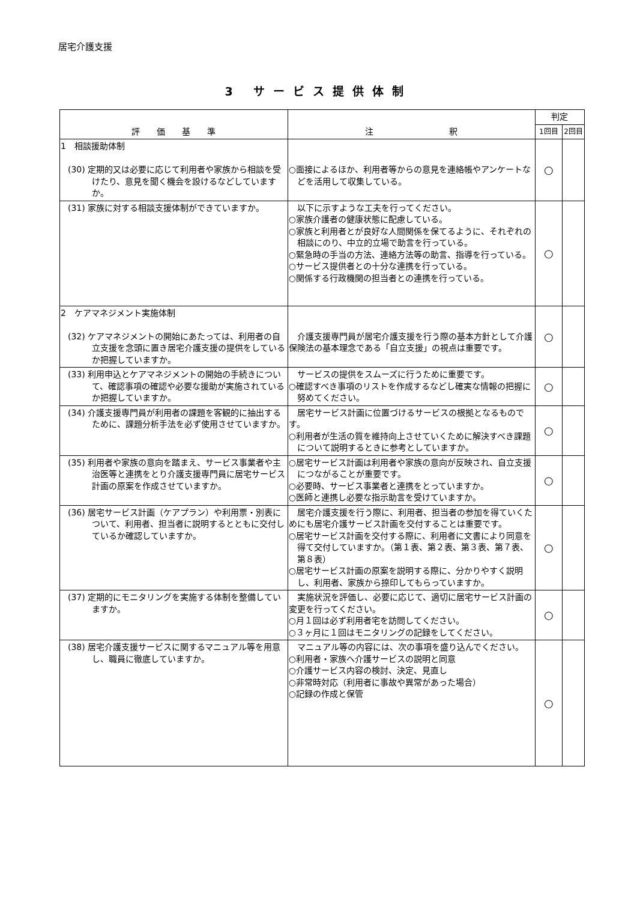居宅介護支援
3 サービス提供体制
| 評 価 基 準 | 注 釈 | 判定 | |
| --- | --- | --- | --- |
| | | 1回目 | 2回目 |
| 1 相談援助体制 (30) 定期的又は必要に応じて利用者や家族から相談を受けたり、意見を聞く機会を設けるなどしていますか。 | ○面接によるほか、利用者等からの意見を連絡帳やアンケートなどを活用して収集している。 | ○ | |
| (31) 家族に対する相談支援体制ができていますか。 | 以下に示すような工夫を行ってください。 ○家族介護者の健康状態に配慮している。 ○家族と利用者とが良好な人間関係を保てるように、それぞれの相談にのり、中立的立場で助言を行っている。 ○緊急時の手当の方法、連絡方法等の助言、指導を行っている。 ○サービス提供者との十分な連携を行っている。 ○関係する行政機関の担当者との連携を行っている。 | ○ | |
| 2 ケアマネジメント実施体制 (32) ケアマネジメントの開始にあたっては、利用者の自立支援を念頭に置き居宅介護支援の提供をしているか把握していますか。 | 介護支援専門員が居宅介護支援を行う際の基本方針として介護保険法の基本理念である「自立支援」の視点は重要です。 | ○ | |
| (33) 利用申込とケアマネジメントの開始の手続きについて、確認事項の確認や必要な援助が実施されているか把握していますか。 | サービスの提供をスムーズに行うために重要です。 ○確認すべき事項のリストを作成するなどし確実な情報の把握に努めてください。 | ○ | |
| (34) 介護支援専門員が利用者の課題を客観的に抽出するために、課題分析手法を必ず使用させていますか。 | 居宅サービス計画に位置づけるサービスの根拠となるものです。 ○利用者が生活の質を維持向上させていくために解決すべき課題について説明するときに参考としていますか。 | ○ | |
| (35) 利用者や家族の意向を踏まえ、サービス事業者や主治医等と連携をとり介護支援専門員に居宅サービス計画の原案を作成させていますか。 | ○居宅サービス計画は利用者や家族の意向が反映され、自立支援につながることが重要です。 ○必要時、サービス事業者と連携をとっていますか。 ○医師と連携し必要な指示助言を受けていますか。 | ○ | |
| (36) 居宅サービス計画（ケアプラン）や利用票・別表について、利用者、担当者に説明するとともに交付しているか確認していますか。 | 居宅介護支援を行う際に、利用者、担当者の参加を得ていくためにも居宅介護サービス計画を交付することは重要です。 ○居宅サービス計画を交付する際に、利用者に文書により同意を得て交付していますか。（第１表、第２表、第３表、第７表、第８表） ○居宅サービス計画の原案を説明する際に、分かりやすく説明し、利用者、家族から捺印してもらっていますか。 | ○ | |
| (37) 定期的にモニタリングを実施する体制を整備していますか。 | 実施状況を評価し、必要に応じて、適切に居宅サービス計画の変更を行ってください。 ○月１回は必ず利用者宅を訪問してください。 ○３ヶ月に１回はモニタリングの記録をしてください。 | ○ | |
| (38) 居宅介護支援サービスに関するマニュアル等を用意し、職員に徹底していますか。 | マニュアル等の内容には、次の事項を盛り込んでください。 ○利用者・家族へ介護サービスの説明と同意 ○介護サービス内容の検討、決定、見直し ○非常時対応（利用者に事故や異常があった場合） ○記録の作成と保管 | ○ | |